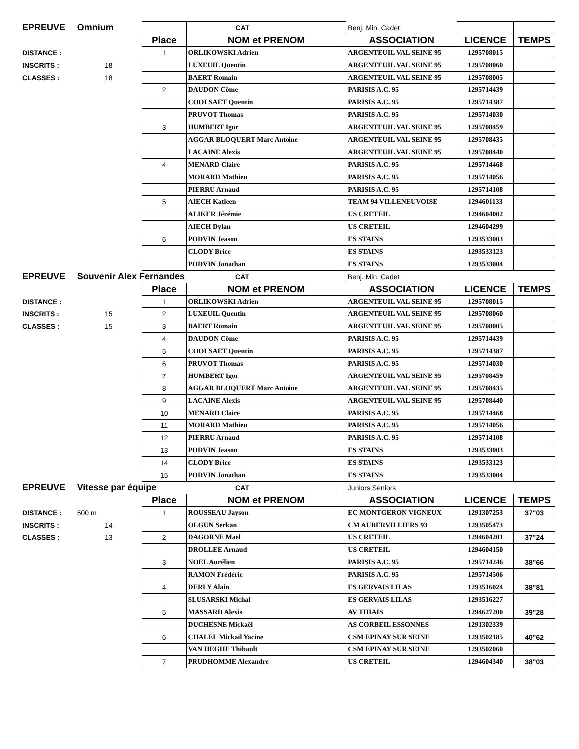| EPREUVE | Omnium | | CAT | Benj. Min. Cadet | | |
| | | Place | NOM et PRENOM | ASSOCIATION | LICENCE | TEMPS |
| DISTANCE : | | 1 | ORLIKOWSKI Adrien | ARGENTEUIL VAL SEINE 95 | 1295708015 | |
| INSCRITS : | 18 | | LUXEUIL Quentin | ARGENTEUIL VAL SEINE 95 | 1295708060 | |
| CLASSES : | 18 | | BAERT Romain | ARGENTEUIL VAL SEINE 95 | 1295708005 | |
| | | 2 | DAUDON Côme | PARISIS A.C. 95 | 1295714439 | |
| | | | COOLSAET Quentin | PARISIS A.C. 95 | 1295714387 | |
| | | | PRUVOT Thomas | PARISIS A.C. 95 | 1295714030 | |
| | | 3 | HUMBERT Igor | ARGENTEUIL VAL SEINE 95 | 1295708459 | |
| | | | AGGAR BLOQUERT Marc Antoine | ARGENTEUIL VAL SEINE 95 | 1295708435 | |
| | | | LACAINE Alexis | ARGENTEUIL VAL SEINE 95 | 1295708440 | |
| | | 4 | MENARD Claire | PARISIS A.C. 95 | 1295714468 | |
| | | | MORARD Mathieu | PARISIS A.C. 95 | 1295714056 | |
| | | | PIERRU Arnaud | PARISIS A.C. 95 | 1295714108 | |
| | | 5 | AIECH Katleen | TEAM 94 VILLENEUVOISE | 1294601133 | |
| | | | ALIKER Jérémie | US CRETEIL | 1294604002 | |
| | | | AIECH Dylan | US CRETEIL | 1294604299 | |
| | | 6 | PODVIN Jeason | ES STAINS | 1293533003 | |
| | | | CLODY Brice | ES STAINS | 1293533123 | |
| | | | PODVIN Jonathan | ES STAINS | 1293533004 | |
| EPREUVE | Souvenir Alex Fernandes | | CAT | Benj. Min. Cadet | | |
| | | Place | NOM et PRENOM | ASSOCIATION | LICENCE | TEMPS |
| DISTANCE : | | 1 | ORLIKOWSKI Adrien | ARGENTEUIL VAL SEINE 95 | 1295708015 | |
| INSCRITS : | 15 | 2 | LUXEUIL Quentin | ARGENTEUIL VAL SEINE 95 | 1295708060 | |
| CLASSES : | 15 | 3 | BAERT Romain | ARGENTEUIL VAL SEINE 95 | 1295708005 | |
| | | 4 | DAUDON Côme | PARISIS A.C. 95 | 1295714439 | |
| | | 5 | COOLSAET Quentin | PARISIS A.C. 95 | 1295714387 | |
| | | 6 | PRUVOT Thomas | PARISIS A.C. 95 | 1295714030 | |
| | | 7 | HUMBERT Igor | ARGENTEUIL VAL SEINE 95 | 1295708459 | |
| | | 8 | AGGAR BLOQUERT Marc Antoine | ARGENTEUIL VAL SEINE 95 | 1295708435 | |
| | | 9 | LACAINE Alexis | ARGENTEUIL VAL SEINE 95 | 1295708440 | |
| | | 10 | MENARD Claire | PARISIS A.C. 95 | 1295714468 | |
| | | 11 | MORARD Mathieu | PARISIS A.C. 95 | 1295714056 | |
| | | 12 | PIERRU Arnaud | PARISIS A.C. 95 | 1295714108 | |
| | | 13 | PODVIN Jeason | ES STAINS | 1293533003 | |
| | | 14 | CLODY Brice | ES STAINS | 1293533123 | |
| | | 15 | PODVIN Jonathan | ES STAINS | 1293533004 | |
| EPREUVE | Vitesse par équipe | | CAT | Juniors Seniors | | |
| | | Place | NOM et PRENOM | ASSOCIATION | LICENCE | TEMPS |
| DISTANCE : | 500 m | 1 | ROUSSEAU Jayson | EC MONTGERON VIGNEUX | 1291307253 | 37"03 |
| INSCRITS : | 14 | | OLGUN Serkan | CM AUBERVILLIERS 93 | 1293505473 | |
| CLASSES : | 13 | 2 | DAGORNE Maël | US CRETEIL | 1294604201 | 37"24 |
| | | | DROLLEE Arnaud | US CRETEIL | 1294604150 | |
| | | 3 | NOEL Aurélien | PARISIS A.C. 95 | 1295714246 | 38"66 |
| | | | RAMON Frédéric | PARISIS A.C. 95 | 1295714506 | |
| | | 4 | DERLY Alain | ES GERVAIS LILAS | 1293516024 | 38"81 |
| | | | SLUSARSKI Michal | ES GERVAIS LILAS | 1293516227 | |
| | | 5 | MASSARD Alexis | AV THIAIS | 1294627200 | 39"28 |
| | | | DUCHESNE Mickaël | AS CORBEIL ESSONNES | 1291302339 | |
| | | 6 | CHALEL Mickail Yacine | CSM EPINAY SUR SEINE | 1293502185 | 40"62 |
| | | | VAN HEGHE Thibault | CSM EPINAY SUR SEINE | 1293502060 | |
| | | 7 | PRUDHOMME Alexandre | US CRETEIL | 1294604340 | 38"03 |